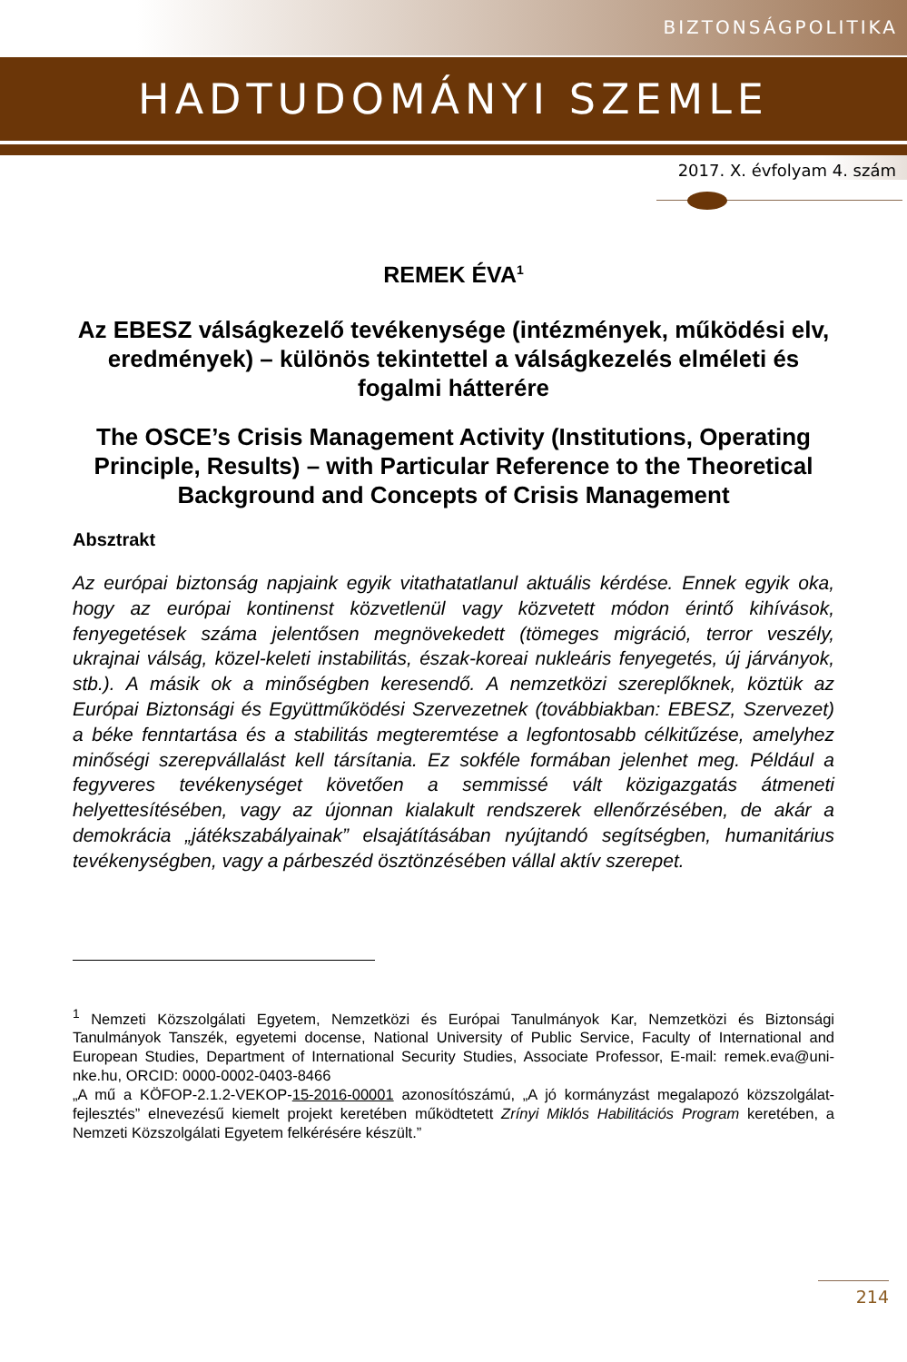BIZTONSÁGPOLITIKA
HADTUDOMÁNYI SZEMLE
2017. X. évfolyam 4. szám
REMEK ÉVA<sup>1</sup>
Az EBESZ válságkezelő tevékenysége (intézmények, működési elv, eredmények) – különös tekintettel a válságkezelés elméleti és fogalmi hátterére
The OSCE’s Crisis Management Activity (Institutions, Operating Principle, Results) – with Particular Reference to the Theoretical Background and Concepts of Crisis Management
Absztrakt
Az európai biztonság napjaink egyik vitathatatlanul aktuális kérdése. Ennek egyik oka, hogy az európai kontinenst közvetlenül vagy közvetett módon érintő kihívások, fenyegetések száma jelentősen megnövekedett (tömeges migráció, terror veszély, ukrajnai válság, közel-keleti instabilitás, észak-koreai nukleáris fenyegetés, új járványok, stb.). A másik ok a minőségben keresendő. A nemzetközi szereplőknek, köztük az Európai Biztonsági és Együttműködési Szervezetnek (továbbiakban: EBESZ, Szervezet) a béke fenntartása és a stabilitás megteremtése a legfontosabb célkitűzése, amelyhez minőségi szerepvállalást kell társítania. Ez sokféle formában jelenhet meg. Például a fegyveres tevékenységet követően a semmissé vált közigazgatás átmeneti helyettesítésében, vagy az újonnan kialakult rendszerek ellenőrzésében, de akár a demokrácia „játékszabályainak” elsajátításában nyújtandó segítségben, humanitárius tevékenységben, vagy a párbeszéd ösztönzésében vállal aktív szerepet.
<sup>1</sup> Nemzeti Közszolgálati Egyetem, Nemzetközi és Európai Tanulmányok Kar, Nemzetközi és Biztonsági Tanulmányok Tanszék, egyetemi docense, National University of Public Service, Faculty of International and European Studies, Department of International Security Studies, Associate Professor, E-mail: remek.eva@uni-nke.hu, ORCID: 0000-0002-0403-8466
„A mű a KÖFOP-2.1.2-VEKOP-15-2016-00001 azonosítószámú, „A jó kormányzást megalapozó közszolgálat-fejlesztés” elnevezésű kiemelt projekt keretében működtetett Zrínyi Miklós Habilitációs Program keretében, a Nemzeti Közszolgálati Egyetem felkérésére készült.”
214